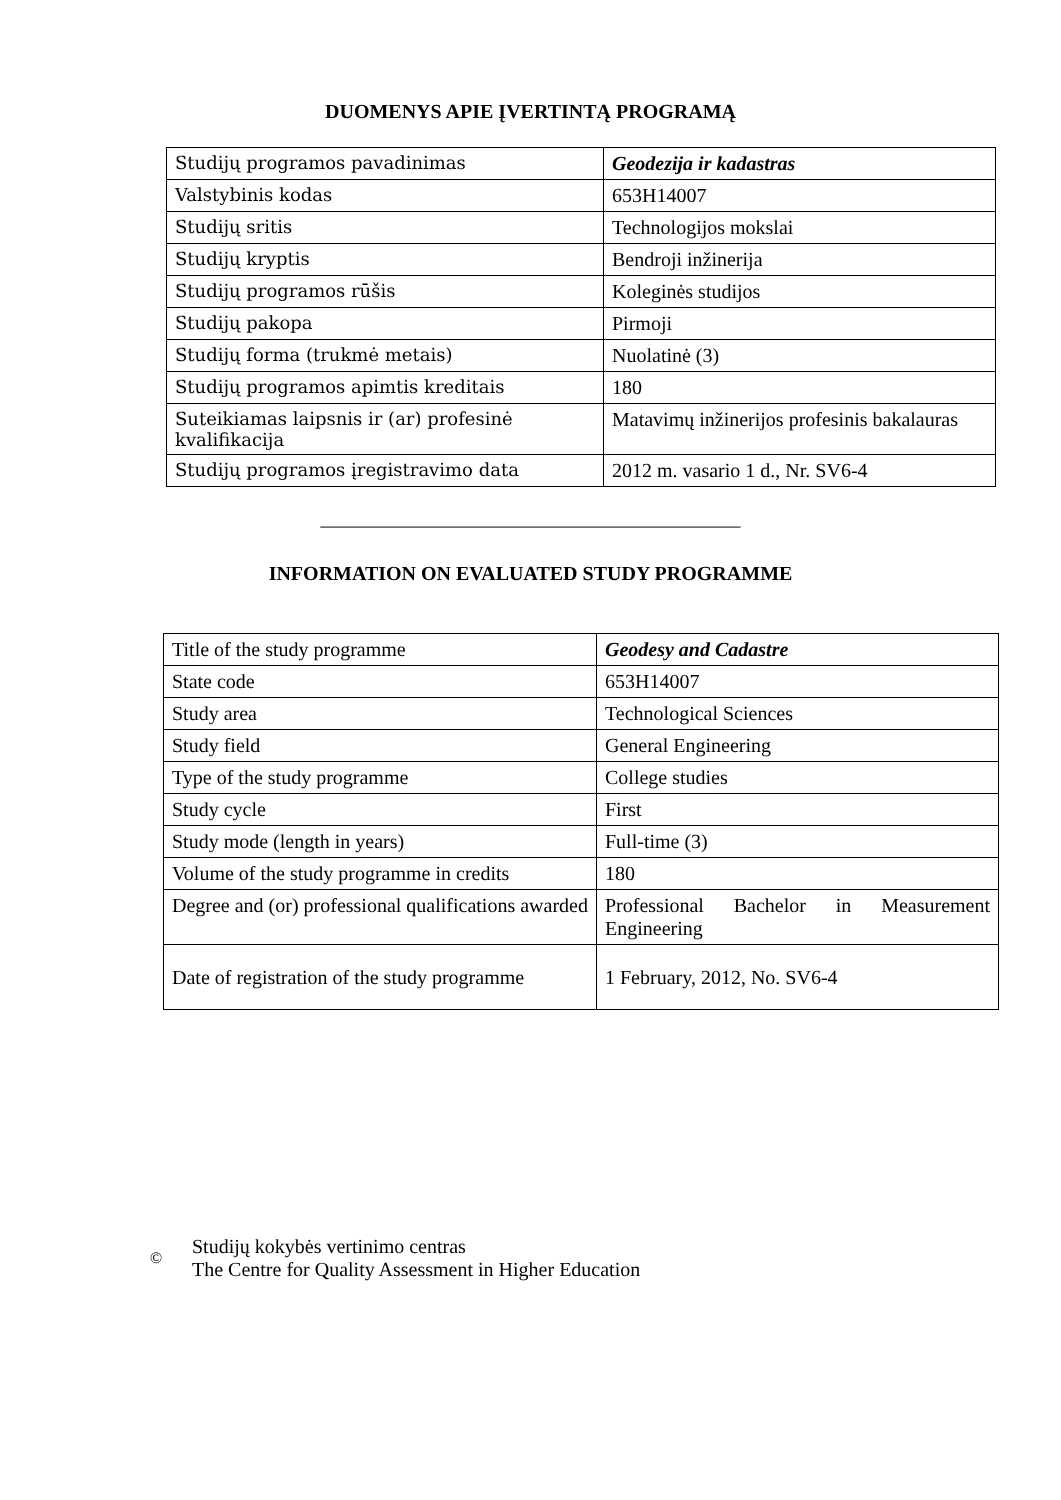DUOMENYS APIE ĮVERTINTĄ PROGRAMĄ
| Studijų programos pavadinimas | Geodezija ir kadastras |
| Valstybinis kodas | 653H14007 |
| Studijų sritis | Technologijos mokslai |
| Studijų kryptis | Bendroji inžinerija |
| Studijų programos rūšis | Koleginės studijos |
| Studijų pakopa | Pirmoji |
| Studijų forma (trukmė metais) | Nuolatinė (3) |
| Studijų programos apimtis kreditais | 180 |
| Suteikiamas laipsnis ir (ar) profesinė kvalifikacija | Matavimų inžinerijos profesinis bakalauras |
| Studijų programos įregistravimo data | 2012 m. vasario 1 d., Nr. SV6-4 |
__________________________________________
INFORMATION ON EVALUATED STUDY PROGRAMME
| Title of the study programme | Geodesy and Cadastre |
| State code | 653H14007 |
| Study area | Technological Sciences |
| Study field | General Engineering |
| Type of the study programme | College studies |
| Study cycle | First |
| Study mode (length in years) | Full-time (3) |
| Volume of the study programme in credits | 180 |
| Degree and (or) professional qualifications awarded | Professional Bachelor in Measurement Engineering |
| Date of registration of the study programme | 1 February, 2012, No. SV6-4 |
©
Studijų kokybės vertinimo centras
The Centre for Quality Assessment in Higher Education